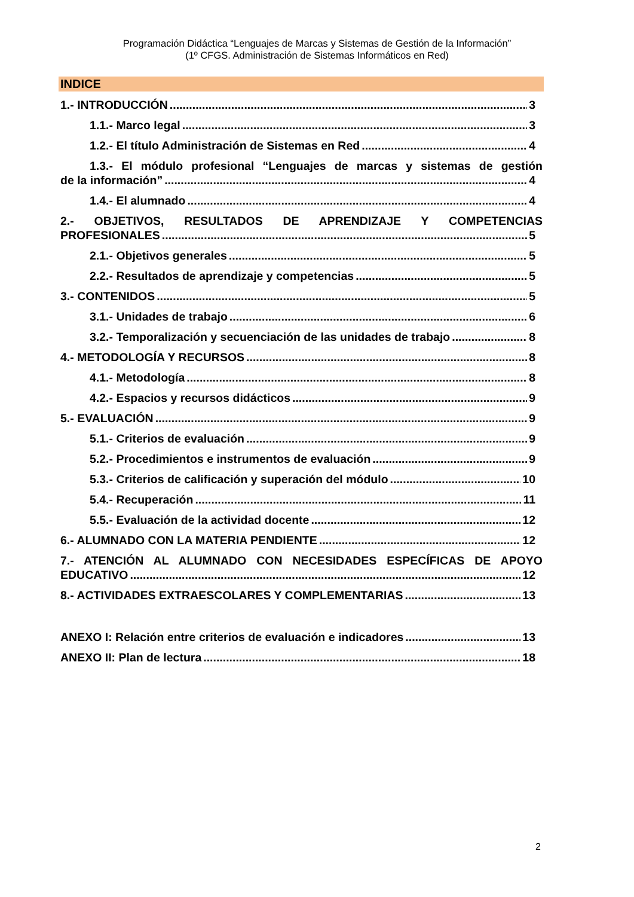Programación Didáctica “Lenguajes de Marcas y Sistemas de Gestión de la Información”
(1º CFGS. Administración de Sistemas Informáticos en Red)
INDICE
1.- INTRODUCCIÓN 3
1.1.- Marco legal 3
1.2.- El título Administración de Sistemas en Red 4
1.3.- El módulo profesional “Lenguajes de marcas y sistemas de gestión
de la información” 4
1.4.- El alumnado 4
2.- OBJETIVOS, RESULTADOS DE APRENDIZAJE Y COMPETENCIAS
PROFESIONALES 5
2.1.- Objetivos generales 5
2.2.- Resultados de aprendizaje y competencias 5
3.- CONTENIDOS 5
3.1.- Unidades de trabajo 6
3.2.- Temporalización y secuenciación de las unidades de trabajo 8
4.- METODOLOGÍA Y RECURSOS 8
4.1.- Metodología 8
4.2.- Espacios y recursos didácticos 9
5.- EVALUACIÓN 9
5.1.- Criterios de evaluación 9
5.2.- Procedimientos e instrumentos de evaluación 9
5.3.- Criterios de calificación y superación del módulo 10
5.4.- Recuperación 11
5.5.- Evaluación de la actividad docente 12
6.- ALUMNADO CON LA MATERIA PENDIENTE 12
7.- ATENCIÓN AL ALUMNADO CON NECESIDADES ESPECÍFICAS DE APOYO
EDUCATIVO 12
8.- ACTIVIDADES EXTRAESCOLARES Y COMPLEMENTARIAS 13
ANEXO I: Relación entre criterios de evaluación e indicadores 13
ANEXO II: Plan de lectura 18
2